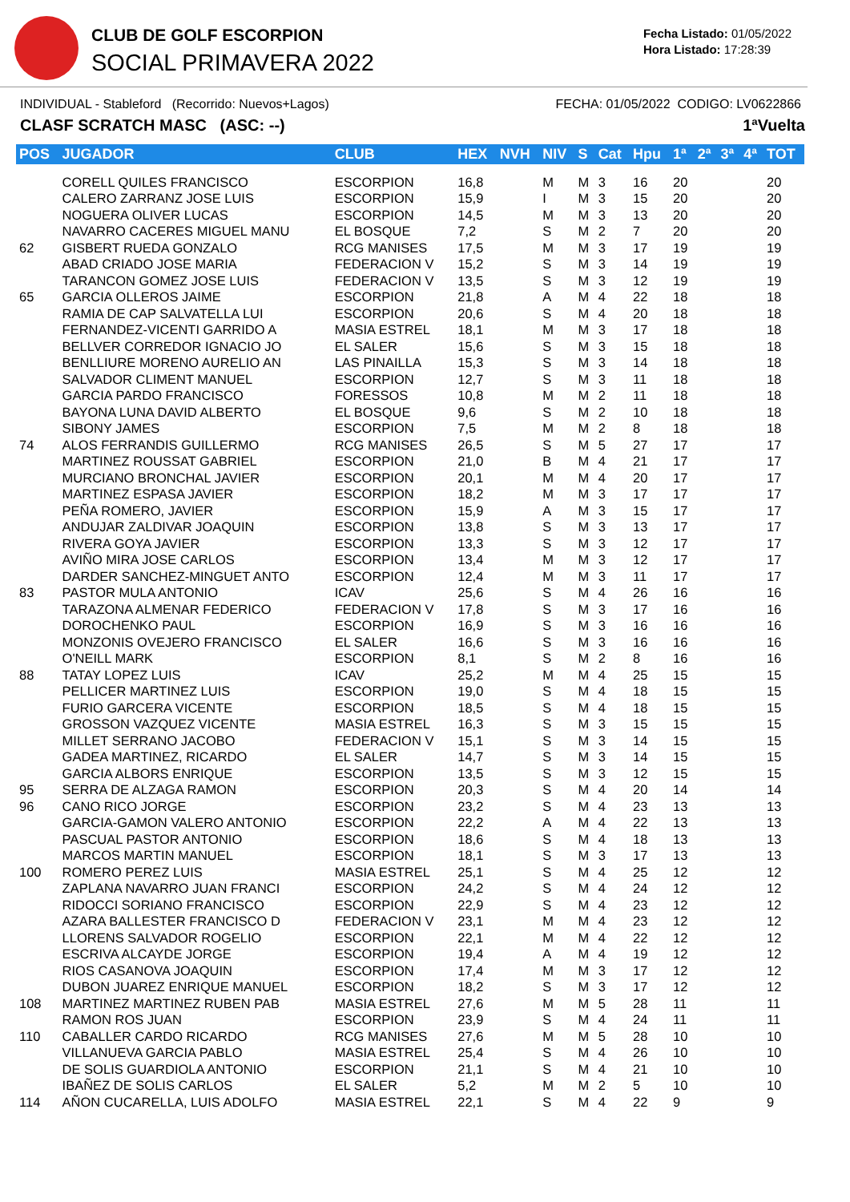CLUB DE GOLF ESCORPION
SOCIAL PRIMAVERA 2022
Fecha Listado: 01/05/2022
Hora Listado: 17:28:39
INDIVIDUAL - Stableford (Recorrido: Nuevos+Lagos) FECHA: 01/05/2022 CODIGO: LV0622866
CLASF SCRATCH MASC (ASC: --) 1ªVuelta
| POS | JUGADOR | CLUB | HEX | NVH | NIV | S | Cat | Hpu | 1ª | 2ª | 3ª | 4ª | TOT |
| --- | --- | --- | --- | --- | --- | --- | --- | --- | --- | --- | --- | --- | --- |
| | CORELL QUILES FRANCISCO | ESCORPION | 16,8 | | M | M | 3 | 16 | 20 | | | | 20 |
| | CALERO ZARRANZ JOSE LUIS | ESCORPION | 15,9 | | I | M | 3 | 15 | 20 | | | | 20 |
| | NOGUERA OLIVER LUCAS | ESCORPION | 14,5 | | M | M | 3 | 13 | 20 | | | | 20 |
| | NAVARRO CACERES MIGUEL MANU | EL BOSQUE | 7,2 | | S | M | 2 | 7 | 20 | | | | 20 |
| 62 | GISBERT RUEDA GONZALO | RCG MANISES | 17,5 | | M | M | 3 | 17 | 19 | | | | 19 |
| | ABAD CRIADO JOSE MARIA | FEDERACION V | 15,2 | | S | M | 3 | 14 | 19 | | | | 19 |
| | TARANCON GOMEZ JOSE LUIS | FEDERACION V | 13,5 | | S | M | 3 | 12 | 19 | | | | 19 |
| 65 | GARCIA OLLEROS JAIME | ESCORPION | 21,8 | | A | M | 4 | 22 | 18 | | | | 18 |
| | RAMIA DE CAP SALVATELLA LUI | ESCORPION | 20,6 | | S | M | 4 | 20 | 18 | | | | 18 |
| | FERNANDEZ-VICENTI GARRIDO A | MASIA ESTREL | 18,1 | | M | M | 3 | 17 | 18 | | | | 18 |
| | BELLVER CORREDOR IGNACIO JO | EL SALER | 15,6 | | S | M | 3 | 15 | 18 | | | | 18 |
| | BENLLIURE MORENO AURELIO AN | LAS PINAILLA | 15,3 | | S | M | 3 | 14 | 18 | | | | 18 |
| | SALVADOR CLIMENT MANUEL | ESCORPION | 12,7 | | S | M | 3 | 11 | 18 | | | | 18 |
| | GARCIA PARDO FRANCISCO | FORESSOS | 10,8 | | M | M | 2 | 11 | 18 | | | | 18 |
| | BAYONA LUNA DAVID ALBERTO | EL BOSQUE | 9,6 | | S | M | 2 | 10 | 18 | | | | 18 |
| | SIBONY JAMES | ESCORPION | 7,5 | | M | M | 2 | 8 | 18 | | | | 18 |
| 74 | ALOS FERRANDIS GUILLERMO | RCG MANISES | 26,5 | | S | M | 5 | 27 | 17 | | | | 17 |
| | MARTINEZ ROUSSAT GABRIEL | ESCORPION | 21,0 | | B | M | 4 | 21 | 17 | | | | 17 |
| | MURCIANO BRONCHAL JAVIER | ESCORPION | 20,1 | | M | M | 4 | 20 | 17 | | | | 17 |
| | MARTINEZ ESPASA JAVIER | ESCORPION | 18,2 | | M | M | 3 | 17 | 17 | | | | 17 |
| | PEÑA ROMERO, JAVIER | ESCORPION | 15,9 | | A | M | 3 | 15 | 17 | | | | 17 |
| | ANDUJAR ZALDIVAR JOAQUIN | ESCORPION | 13,8 | | S | M | 3 | 13 | 17 | | | | 17 |
| | RIVERA GOYA JAVIER | ESCORPION | 13,3 | | S | M | 3 | 12 | 17 | | | | 17 |
| | AVIÑO MIRA JOSE CARLOS | ESCORPION | 13,4 | | M | M | 3 | 12 | 17 | | | | 17 |
| | DARDER SANCHEZ-MINGUET ANTO | ESCORPION | 12,4 | | M | M | 3 | 11 | 17 | | | | 17 |
| 83 | PASTOR MULA ANTONIO | ICAV | 25,6 | | S | M | 4 | 26 | 16 | | | | 16 |
| | TARAZONA ALMENAR FEDERICO | FEDERACION V | 17,8 | | S | M | 3 | 17 | 16 | | | | 16 |
| | DOROCHENKO PAUL | ESCORPION | 16,9 | | S | M | 3 | 16 | 16 | | | | 16 |
| | MONZONIS OVEJERO FRANCISCO | EL SALER | 16,6 | | S | M | 3 | 16 | 16 | | | | 16 |
| | O'NEILL MARK | ESCORPION | 8,1 | | S | M | 2 | 8 | 16 | | | | 16 |
| 88 | TATAY LOPEZ LUIS | ICAV | 25,2 | | M | M | 4 | 25 | 15 | | | | 15 |
| | PELLICER MARTINEZ LUIS | ESCORPION | 19,0 | | S | M | 4 | 18 | 15 | | | | 15 |
| | FURIO GARCERA VICENTE | ESCORPION | 18,5 | | S | M | 4 | 18 | 15 | | | | 15 |
| | GROSSON VAZQUEZ VICENTE | MASIA ESTREL | 16,3 | | S | M | 3 | 15 | 15 | | | | 15 |
| | MILLET SERRANO JACOBO | FEDERACION V | 15,1 | | S | M | 3 | 14 | 15 | | | | 15 |
| | GADEA MARTINEZ, RICARDO | EL SALER | 14,7 | | S | M | 3 | 14 | 15 | | | | 15 |
| | GARCIA ALBORS ENRIQUE | ESCORPION | 13,5 | | S | M | 3 | 12 | 15 | | | | 15 |
| 95 | SERRA DE ALZAGA RAMON | ESCORPION | 20,3 | | S | M | 4 | 20 | 14 | | | | 14 |
| 96 | CANO RICO JORGE | ESCORPION | 23,2 | | S | M | 4 | 23 | 13 | | | | 13 |
| | GARCIA-GAMON VALERO ANTONIO | ESCORPION | 22,2 | | A | M | 4 | 22 | 13 | | | | 13 |
| | PASCUAL PASTOR ANTONIO | ESCORPION | 18,6 | | S | M | 4 | 18 | 13 | | | | 13 |
| | MARCOS MARTIN MANUEL | ESCORPION | 18,1 | | S | M | 3 | 17 | 13 | | | | 13 |
| 100 | ROMERO PEREZ LUIS | MASIA ESTREL | 25,1 | | S | M | 4 | 25 | 12 | | | | 12 |
| | ZAPLANA NAVARRO JUAN FRANCI | ESCORPION | 24,2 | | S | M | 4 | 24 | 12 | | | | 12 |
| | RIDOCCI SORIANO FRANCISCO | ESCORPION | 22,9 | | S | M | 4 | 23 | 12 | | | | 12 |
| | AZARA BALLESTER FRANCISCO D | FEDERACION V | 23,1 | | M | M | 4 | 23 | 12 | | | | 12 |
| | LLORENS SALVADOR ROGELIO | ESCORPION | 22,1 | | M | M | 4 | 22 | 12 | | | | 12 |
| | ESCRIVA ALCAYDE JORGE | ESCORPION | 19,4 | | A | M | 4 | 19 | 12 | | | | 12 |
| | RIOS CASANOVA JOAQUIN | ESCORPION | 17,4 | | M | M | 3 | 17 | 12 | | | | 12 |
| | DUBON JUAREZ ENRIQUE MANUEL | ESCORPION | 18,2 | | S | M | 3 | 17 | 12 | | | | 12 |
| 108 | MARTINEZ MARTINEZ RUBEN PAB | MASIA ESTREL | 27,6 | | M | M | 5 | 28 | 11 | | | | 11 |
| | RAMON ROS JUAN | ESCORPION | 23,9 | | S | M | 4 | 24 | 11 | | | | 11 |
| 110 | CABALLER CARDO RICARDO | RCG MANISES | 27,6 | | M | M | 5 | 28 | 10 | | | | 10 |
| | VILLANUEVA GARCIA PABLO | MASIA ESTREL | 25,4 | | S | M | 4 | 26 | 10 | | | | 10 |
| | DE SOLIS GUARDIOLA ANTONIO | ESCORPION | 21,1 | | S | M | 4 | 21 | 10 | | | | 10 |
| | IBAÑEZ DE SOLIS CARLOS | EL SALER | 5,2 | | M | M | 2 | 5 | 10 | | | | 10 |
| 114 | AÑON CUCARELLA, LUIS ADOLFO | MASIA ESTREL | 22,1 | | S | M | 4 | 22 | 9 | | | | 9 |